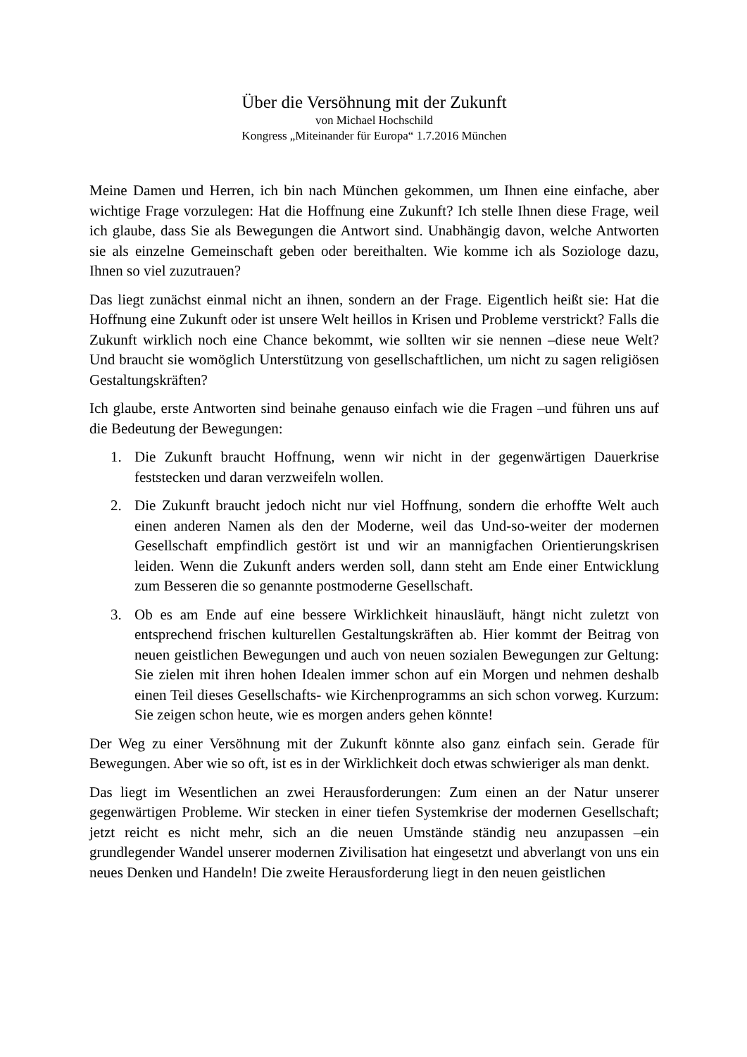Über die Versöhnung mit der Zukunft
von Michael Hochschild
Kongress „Miteinander für Europa“ 1.7.2016 München
Meine Damen und Herren, ich bin nach München gekommen, um Ihnen eine einfache, aber wichtige Frage vorzulegen: Hat die Hoffnung eine Zukunft? Ich stelle Ihnen diese Frage, weil ich glaube, dass Sie als Bewegungen die Antwort sind. Unabhängig davon, welche Antworten sie als einzelne Gemeinschaft geben oder bereithalten. Wie komme ich als Soziologe dazu, Ihnen so viel zuzutrauen?
Das liegt zunächst einmal nicht an ihnen, sondern an der Frage. Eigentlich heißt sie: Hat die Hoffnung eine Zukunft oder ist unsere Welt heillos in Krisen und Probleme verstrickt? Falls die Zukunft wirklich noch eine Chance bekommt, wie sollten wir sie nennen –diese neue Welt? Und braucht sie womöglich Unterstützung von gesellschaftlichen, um nicht zu sagen religiösen Gestaltungskräften?
Ich glaube, erste Antworten sind beinahe genauso einfach wie die Fragen –und führen uns auf die Bedeutung der Bewegungen:
1. Die Zukunft braucht Hoffnung, wenn wir nicht in der gegenwärtigen Dauerkrise feststecken und daran verzweifeln wollen.
2. Die Zukunft braucht jedoch nicht nur viel Hoffnung, sondern die erhoffte Welt auch einen anderen Namen als den der Moderne, weil das Und-so-weiter der modernen Gesellschaft empfindlich gestört ist und wir an mannigfachen Orientierungskrisen leiden. Wenn die Zukunft anders werden soll, dann steht am Ende einer Entwicklung zum Besseren die so genannte postmoderne Gesellschaft.
3. Ob es am Ende auf eine bessere Wirklichkeit hinausläuft, hängt nicht zuletzt von entsprechend frischen kulturellen Gestaltungskräften ab. Hier kommt der Beitrag von neuen geistlichen Bewegungen und auch von neuen sozialen Bewegungen zur Geltung: Sie zielen mit ihren hohen Idealen immer schon auf ein Morgen und nehmen deshalb einen Teil dieses Gesellschafts- wie Kirchenprogramms an sich schon vorweg. Kurzum: Sie zeigen schon heute, wie es morgen anders gehen könnte!
Der Weg zu einer Versöhnung mit der Zukunft könnte also ganz einfach sein. Gerade für Bewegungen. Aber wie so oft, ist es in der Wirklichkeit doch etwas schwieriger als man denkt.
Das liegt im Wesentlichen an zwei Herausforderungen: Zum einen an der Natur unserer gegenwärtigen Probleme. Wir stecken in einer tiefen Systemkrise der modernen Gesellschaft; jetzt reicht es nicht mehr, sich an die neuen Umstände ständig neu anzupassen –ein grundlegender Wandel unserer modernen Zivilisation hat eingesetzt und abverlangt von uns ein neues Denken und Handeln! Die zweite Herausforderung liegt in den neuen geistlichen